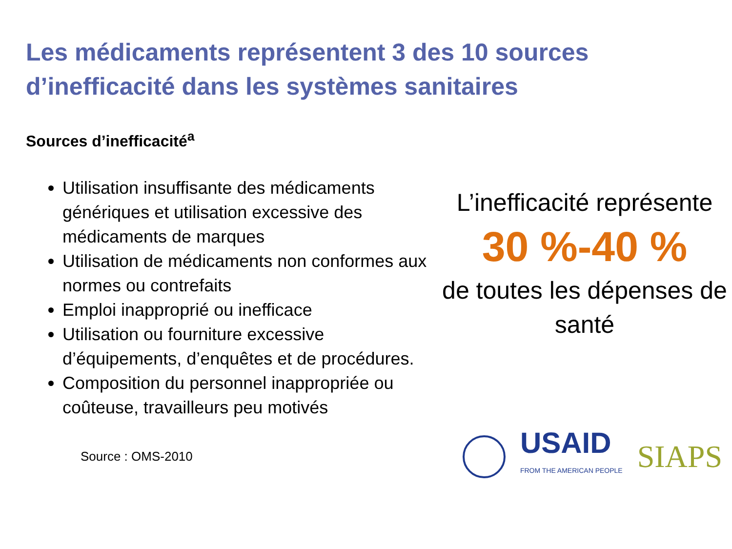Les médicaments représentent 3 des 10 sources d’inefficacité dans les systèmes sanitaires
Sources d’inefficacité<sup>a</sup>
Utilisation insuffisante des médicaments génériques et utilisation excessive des médicaments de marques
Utilisation de médicaments non conformes aux normes ou contrefaits
Emploi inapproprié ou inefficace
Utilisation ou fourniture excessive d’équipements, d’enquêtes et de procédures.
Composition du personnel inappropriée ou coûteuse, travailleurs peu motivés
L’inefficacité représente
30 %-40 %
de toutes les dépenses de santé
Source : OMS-2010
USAID
FROM THE AMERICAN PEOPLE
SIAPS